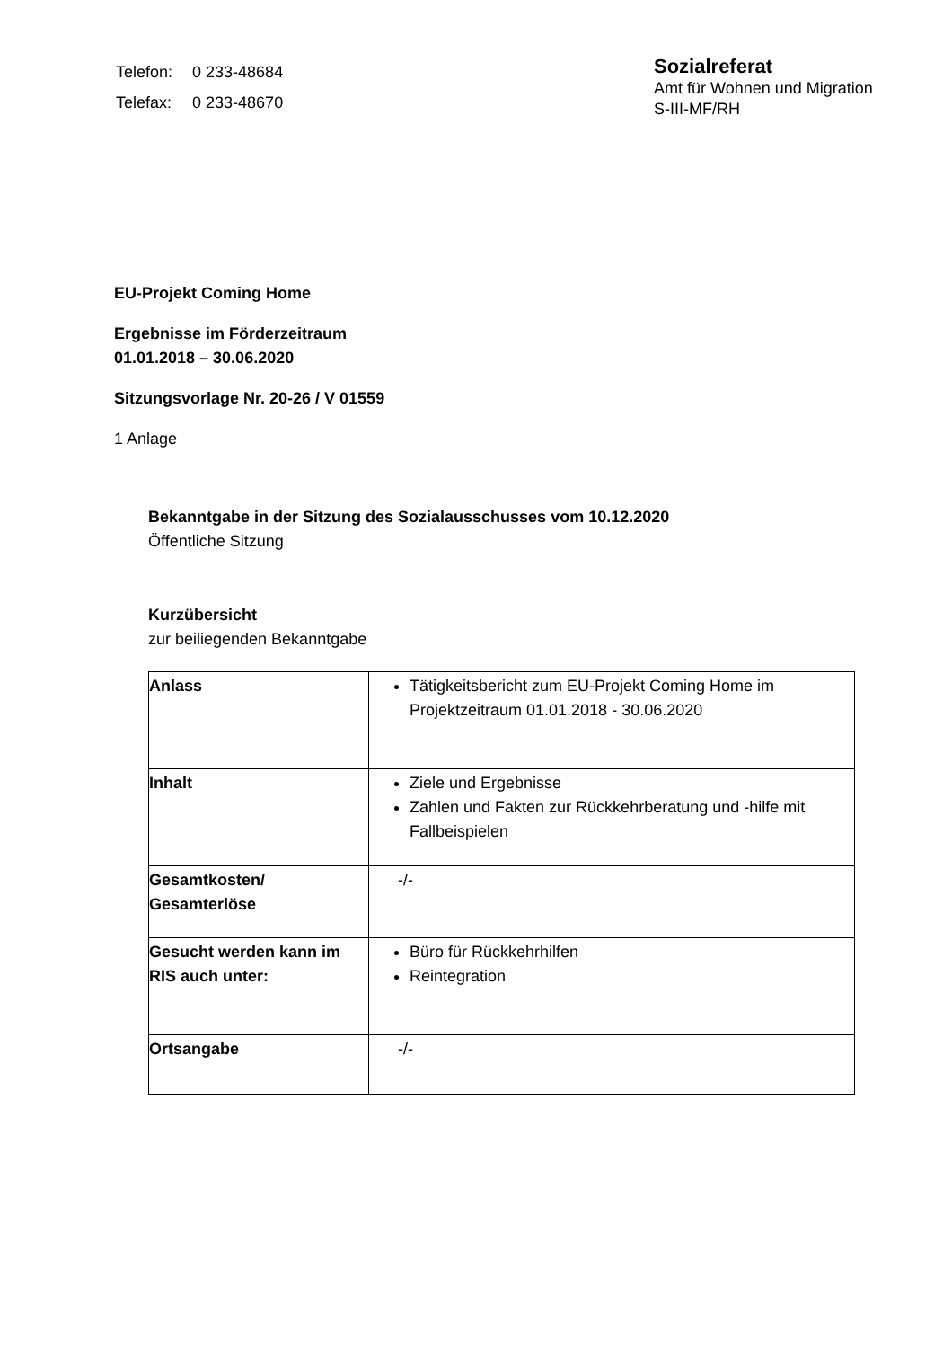| Telefon: | 0 233-48684 |
| Telefax: | 0 233-48670 |
Sozialreferat
Amt für Wohnen und Migration
S-III-MF/RH
EU-Projekt Coming Home
Ergebnisse im Förderzeitraum
01.01.2018 – 30.06.2020
Sitzungsvorlage Nr. 20-26 / V 01559
1 Anlage
Bekanntgabe in der Sitzung des Sozialausschusses vom 10.12.2020
Öffentliche Sitzung
Kurzübersicht
zur beiliegenden Bekanntgabe
| Anlass | Tätigkeitsbericht zum EU-Projekt Coming Home im Projektzeitraum 01.01.2018 - 30.06.2020 |
| Inhalt | Ziele und Ergebnisse Zahlen und Fakten zur Rückkehrberatung und -hilfe mit Fallbeispielen |
| Gesamtkosten/ Gesamterlöse | -/- |
| Gesucht werden kann im RIS auch unter: | Büro für Rückkehrhilfen Reintegration |
| Ortsangabe | -/- |